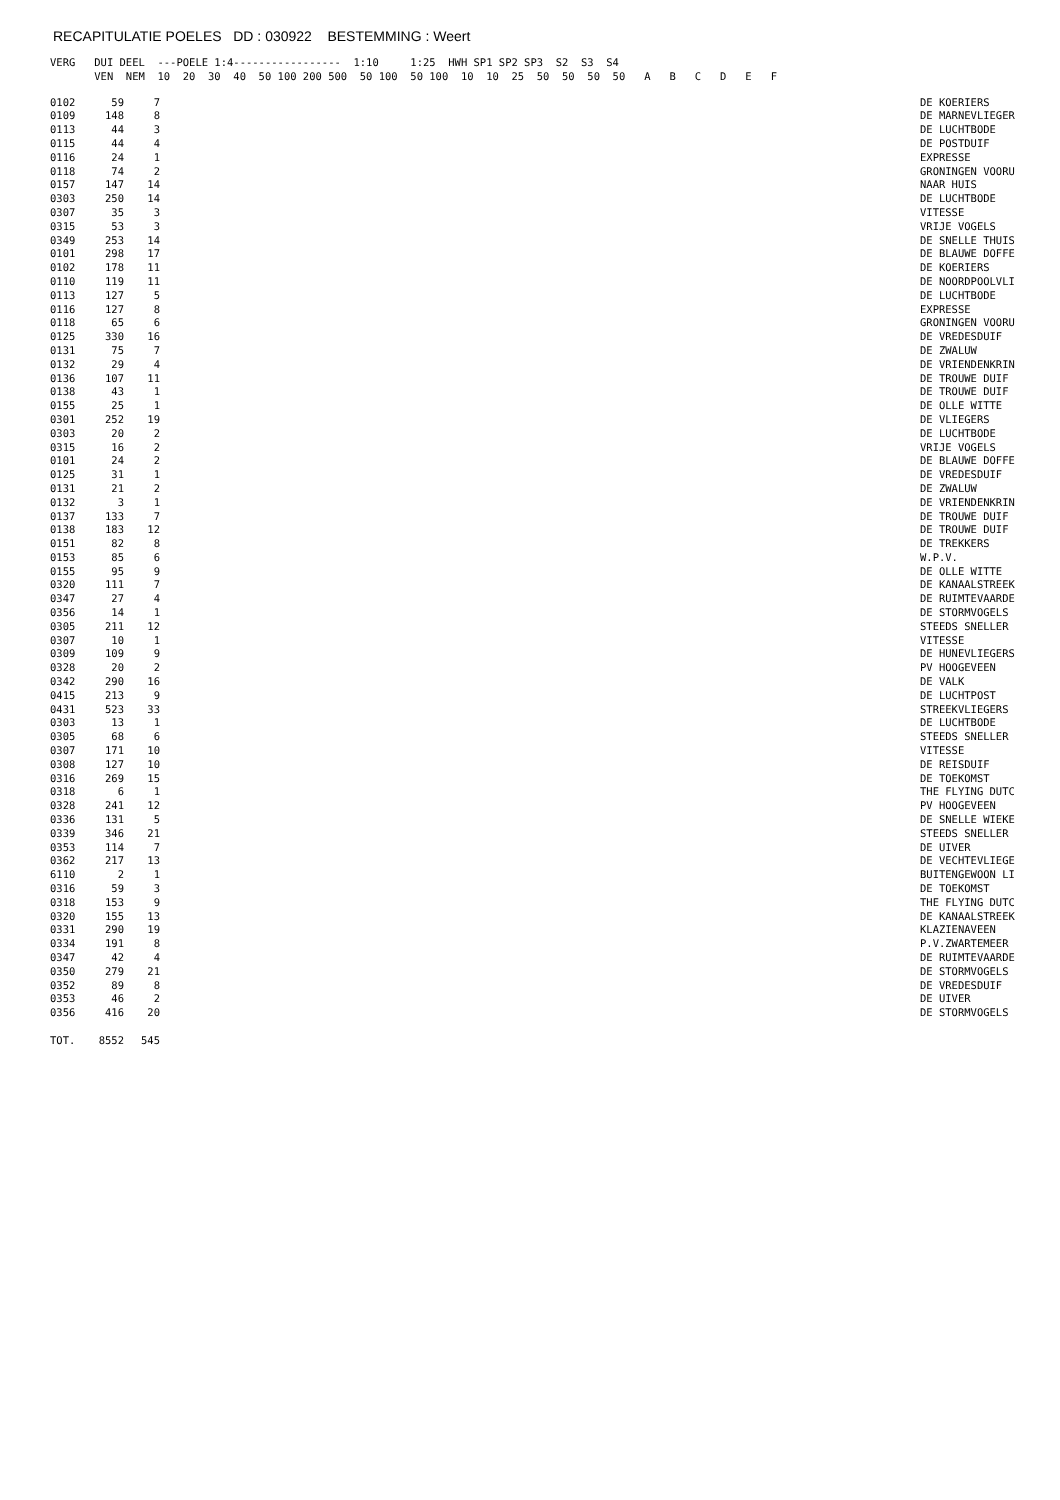RECAPITULATIE POELES DD : 030922 BESTEMMING : Weert
VERG   DUI DEEL  ---POELE 1:4-----------------  1:10     1:25  HWH SP1 SP2 SP3  S2  S3  S4
       VEN  NEM  10  20  30  40  50 100 200 500  50 100  50 100  10  10  25  50  50  50  50   A   B   C   D   E   F
| 0102 | 59 | 7 | | DE KOERIERS |
| 0109 | 148 | 8 | | DE MARNEVLIEGER |
| 0113 | 44 | 3 | | DE LUCHTBODE |
| 0115 | 44 | 4 | | DE POSTDUIF |
| 0116 | 24 | 1 | | EXPRESSE |
| 0118 | 74 | 2 | | GRONINGEN VOORU |
| 0157 | 147 | 14 | | NAAR HUIS |
| 0303 | 250 | 14 | | DE LUCHTBODE |
| 0307 | 35 | 3 | | VITESSE |
| 0315 | 53 | 3 | | VRIJE VOGELS |
| 0349 | 253 | 14 | | DE SNELLE THUIS |
| 0101 | 298 | 17 | | DE BLAUWE DOFFE |
| 0102 | 178 | 11 | | DE KOERIERS |
| 0110 | 119 | 11 | | DE NOORDPOOLVLI |
| 0113 | 127 | 5 | | DE LUCHTBODE |
| 0116 | 127 | 8 | | EXPRESSE |
| 0118 | 65 | 6 | | GRONINGEN VOORU |
| 0125 | 330 | 16 | | DE VREDESDUIF |
| 0131 | 75 | 7 | | DE ZWALUW |
| 0132 | 29 | 4 | | DE VRIENDENKRIN |
| 0136 | 107 | 11 | | DE TROUWE DUIF |
| 0138 | 43 | 1 | | DE TROUWE DUIF |
| 0155 | 25 | 1 | | DE OLLE WITTE |
| 0301 | 252 | 19 | | DE VLIEGERS |
| 0303 | 20 | 2 | | DE LUCHTBODE |
| 0315 | 16 | 2 | | VRIJE VOGELS |
| 0101 | 24 | 2 | | DE BLAUWE DOFFE |
| 0125 | 31 | 1 | | DE VREDESDUIF |
| 0131 | 21 | 2 | | DE ZWALUW |
| 0132 | 3 | 1 | | DE VRIENDENKRIN |
| 0137 | 133 | 7 | | DE TROUWE DUIF |
| 0138 | 183 | 12 | | DE TROUWE DUIF |
| 0151 | 82 | 8 | | DE TREKKERS |
| 0153 | 85 | 6 | | W.P.V. |
| 0155 | 95 | 9 | | DE OLLE WITTE |
| 0320 | 111 | 7 | | DE KANAALSTREEK |
| 0347 | 27 | 4 | | DE RUIMTEVAARDE |
| 0356 | 14 | 1 | | DE STORMVOGELS |
| 0305 | 211 | 12 | | STEEDS SNELLER |
| 0307 | 10 | 1 | | VITESSE |
| 0309 | 109 | 9 | | DE HUNEVLIEGERS |
| 0328 | 20 | 2 | | PV HOOGEVEEN |
| 0342 | 290 | 16 | | DE VALK |
| 0415 | 213 | 9 | | DE LUCHTPOST |
| 0431 | 523 | 33 | | STREEKVLIEGERS |
| 0303 | 13 | 1 | | DE LUCHTBODE |
| 0305 | 68 | 6 | | STEEDS SNELLER |
| 0307 | 171 | 10 | | VITESSE |
| 0308 | 127 | 10 | | DE REISDUIF |
| 0316 | 269 | 15 | | DE TOEKOMST |
| 0318 | 6 | 1 | | THE FLYING DUTC |
| 0328 | 241 | 12 | | PV HOOGEVEEN |
| 0336 | 131 | 5 | | DE SNELLE WIEKE |
| 0339 | 346 | 21 | | STEEDS SNELLER |
| 0353 | 114 | 7 | | DE UIVER |
| 0362 | 217 | 13 | | DE VECHTEVLIEGE |
| 6110 | 2 | 1 | | BUITENGEWOON LI |
| 0316 | 59 | 3 | | DE TOEKOMST |
| 0318 | 153 | 9 | | THE FLYING DUTC |
| 0320 | 155 | 13 | | DE KANAALSTREEK |
| 0331 | 290 | 19 | | KLAZIENAVEEN |
| 0334 | 191 | 8 | | P.V.ZWARTEMEER |
| 0347 | 42 | 4 | | DE RUIMTEVAARDE |
| 0350 | 279 | 21 | | DE STORMVOGELS |
| 0352 | 89 | 8 | | DE VREDESDUIF |
| 0353 | 46 | 2 | | DE UIVER |
| 0356 | 416 | 20 | | DE STORMVOGELS |
| TOT. | 8552 | 545 | | |